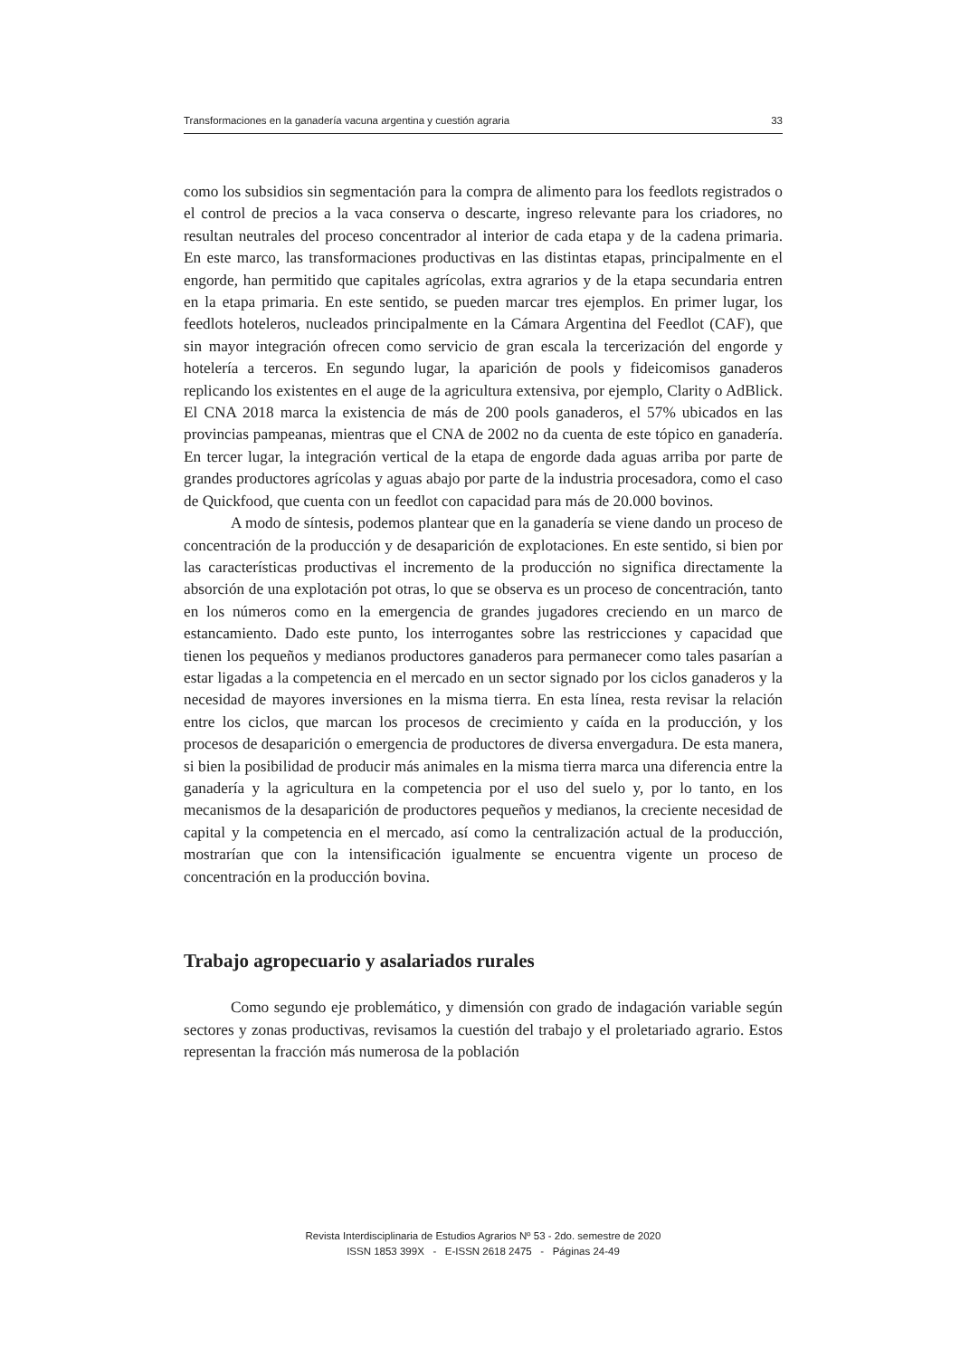Transformaciones en la ganadería vacuna argentina y cuestión agraria 33
como los subsidios sin segmentación para la compra de alimento para los feedlots registrados o el control de precios a la vaca conserva o descarte, ingreso relevante para los criadores, no resultan neutrales del proceso concentrador al interior de cada etapa y de la cadena primaria. En este marco, las transformaciones productivas en las distintas etapas, principalmente en el engorde, han permitido que capitales agrícolas, extra agrarios y de la etapa secundaria entren en la etapa primaria. En este sentido, se pueden marcar tres ejemplos. En primer lugar, los feedlots hoteleros, nucleados principalmente en la Cámara Argentina del Feedlot (CAF), que sin mayor integración ofrecen como servicio de gran escala la tercerización del engorde y hotelería a terceros. En segundo lugar, la aparición de pools y fideicomisos ganaderos replicando los existentes en el auge de la agricultura extensiva, por ejemplo, Clarity o AdBlick. El CNA 2018 marca la existencia de más de 200 pools ganaderos, el 57% ubicados en las provincias pampeanas, mientras que el CNA de 2002 no da cuenta de este tópico en ganadería. En tercer lugar, la integración vertical de la etapa de engorde dada aguas arriba por parte de grandes productores agrícolas y aguas abajo por parte de la industria procesadora, como el caso de Quickfood, que cuenta con un feedlot con capacidad para más de 20.000 bovinos.
A modo de síntesis, podemos plantear que en la ganadería se viene dando un proceso de concentración de la producción y de desaparición de explotaciones. En este sentido, si bien por las características productivas el incremento de la producción no significa directamente la absorción de una explotación pot otras, lo que se observa es un proceso de concentración, tanto en los números como en la emergencia de grandes jugadores creciendo en un marco de estancamiento. Dado este punto, los interrogantes sobre las restricciones y capacidad que tienen los pequeños y medianos productores ganaderos para permanecer como tales pasarían a estar ligadas a la competencia en el mercado en un sector signado por los ciclos ganaderos y la necesidad de mayores inversiones en la misma tierra. En esta línea, resta revisar la relación entre los ciclos, que marcan los procesos de crecimiento y caída en la producción, y los procesos de desaparición o emergencia de productores de diversa envergadura. De esta manera, si bien la posibilidad de producir más animales en la misma tierra marca una diferencia entre la ganadería y la agricultura en la competencia por el uso del suelo y, por lo tanto, en los mecanismos de la desaparición de productores pequeños y medianos, la creciente necesidad de capital y la competencia en el mercado, así como la centralización actual de la producción, mostrarían que con la intensificación igualmente se encuentra vigente un proceso de concentración en la producción bovina.
Trabajo agropecuario y asalariados rurales
Como segundo eje problemático, y dimensión con grado de indagación variable según sectores y zonas productivas, revisamos la cuestión del trabajo y el proletariado agrario. Estos representan la fracción más numerosa de la población
Revista Interdisciplinaria de Estudios Agrarios Nº 53 - 2do. semestre de 2020
ISSN 1853 399X - E-ISSN 2618 2475 - Páginas 24-49